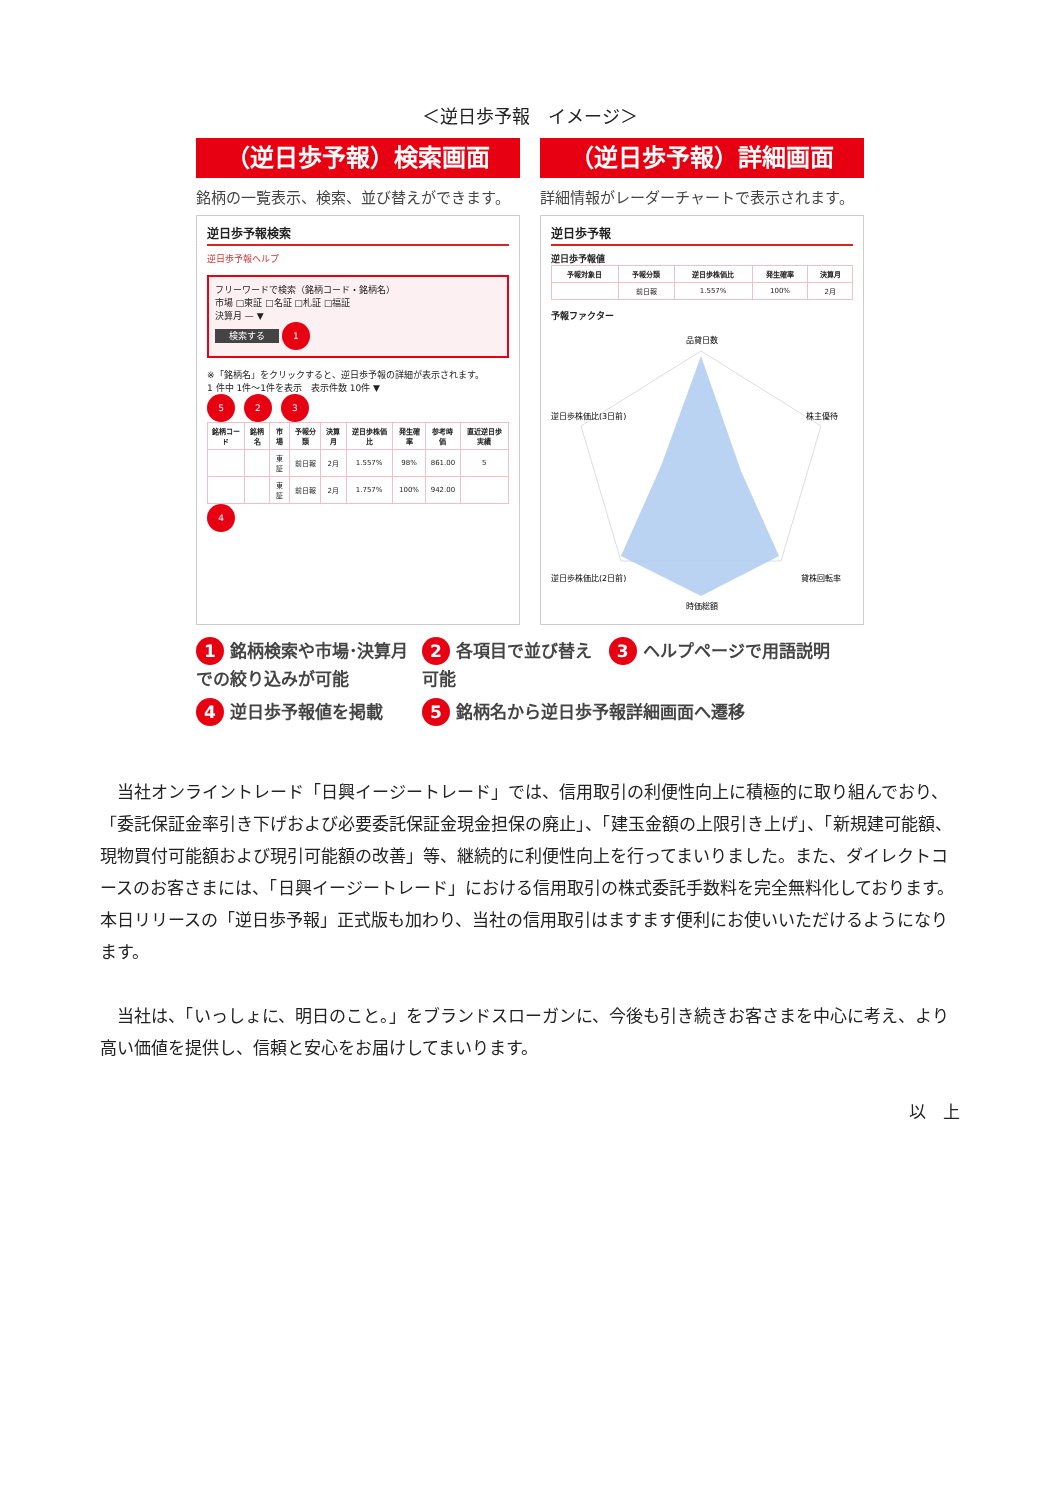＜逆日歩予報　イメージ＞
（逆日歩予報）検索画面
銘柄の一覧表示、検索、並び替えができます。
逆日歩予報検索
逆日歩予報ヘルプ
フリーワードで検索（銘柄コード・銘柄名）
市場 □東証 □名証 □札証 □福証
決算月 — ▼
検索する 1
※「銘柄名」をクリックすると、逆日歩予報の詳細が表示されます。
1 件中 1件〜1件を表示　表示件数 10件 ▼
5 2 3
| 銘柄コード | 銘柄名 | 市場 | 予報分類 | 決算月 | 逆日歩株価比 | 発生確率 | 参考時価 | 直近逆日歩実績 |
| --- | --- | --- | --- | --- | --- | --- | --- | --- |
| | | 東証 | 前日報 | 2月 | 1.557% | 98% | 861.00 | 5 |
| | | 東証 | 前日報 | 2月 | 1.757% | 100% | 942.00 | |
4
（逆日歩予報）詳細画面
詳細情報がレーダーチャートで表示されます。
逆日歩予報
逆日歩予報値
| 予報対象日 | 予報分類 | 逆日歩株価比 | 発生確率 | 決算月 |
| --- | --- | --- | --- | --- |
| | 前日報 | 1.557% | 100% | 2月 |
予報ファクター
品貸日数
株主優待
逆日歩株価比(3日前)
逆日歩株価比(2日前)
貸株回転率
時価総額
1 銘柄検索や市場･決算月での絞り込みが可能
2 各項目で並び替え可能
3 ヘルプページで用語説明
4 逆日歩予報値を掲載
5 銘柄名から逆日歩予報詳細画面へ遷移
当社オンライントレード「日興イージートレード」では、信用取引の利便性向上に積極的に取り組んでおり、「委託保証金率引き下げおよび必要委託保証金現金担保の廃止」、「建玉金額の上限引き上げ」、「新規建可能額、現物買付可能額および現引可能額の改善」等、継続的に利便性向上を行ってまいりました。また、ダイレクトコースのお客さまには、「日興イージートレード」における信用取引の株式委託手数料を完全無料化しております。本日リリースの「逆日歩予報」正式版も加わり、当社の信用取引はますます便利にお使いいただけるようになります。
当社は、「いっしょに、明日のこと。」をブランドスローガンに、今後も引き続きお客さまを中心に考え、より高い価値を提供し、信頼と安心をお届けしてまいります。
以　上